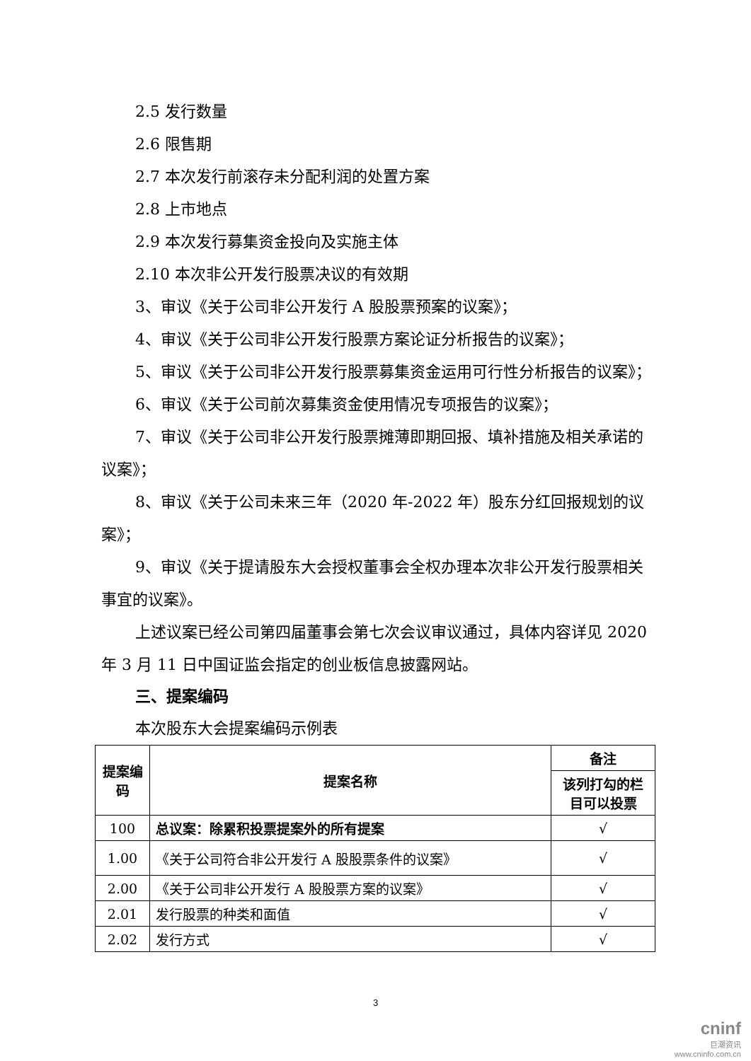2.5 发行数量
2.6 限售期
2.7 本次发行前滚存未分配利润的处置方案
2.8 上市地点
2.9 本次发行募集资金投向及实施主体
2.10 本次非公开发行股票决议的有效期
3、审议《关于公司非公开发行 A 股股票预案的议案》；
4、审议《关于公司非公开发行股票方案论证分析报告的议案》；
5、审议《关于公司非公开发行股票募集资金运用可行性分析报告的议案》；
6、审议《关于公司前次募集资金使用情况专项报告的议案》；
7、审议《关于公司非公开发行股票摊薄即期回报、填补措施及相关承诺的议案》；
8、审议《关于公司未来三年（2020 年-2022 年）股东分红回报规划的议案》；
9、审议《关于提请股东大会授权董事会全权办理本次非公开发行股票相关事宜的议案》。
上述议案已经公司第四届董事会第七次会议审议通过，具体内容详见 2020 年 3 月 11 日中国证监会指定的创业板信息披露网站。
三、提案编码
本次股东大会提案编码示例表
| 提案编码 | 提案名称 | 备注 |
| --- | --- | --- |
| | | 该列打勾的栏目可以投票 |
| 100 | 总议案：除累积投票提案外的所有提案 | √ |
| 1.00 | 《关于公司符合非公开发行 A 股股票条件的议案》 | √ |
| 2.00 | 《关于公司非公开发行 A 股股票方案的议案》 | √ |
| 2.01 | 发行股票的种类和面值 | √ |
| 2.02 | 发行方式 | √ |
3
cninf
巨潮资讯
www.cninfo.com.cn